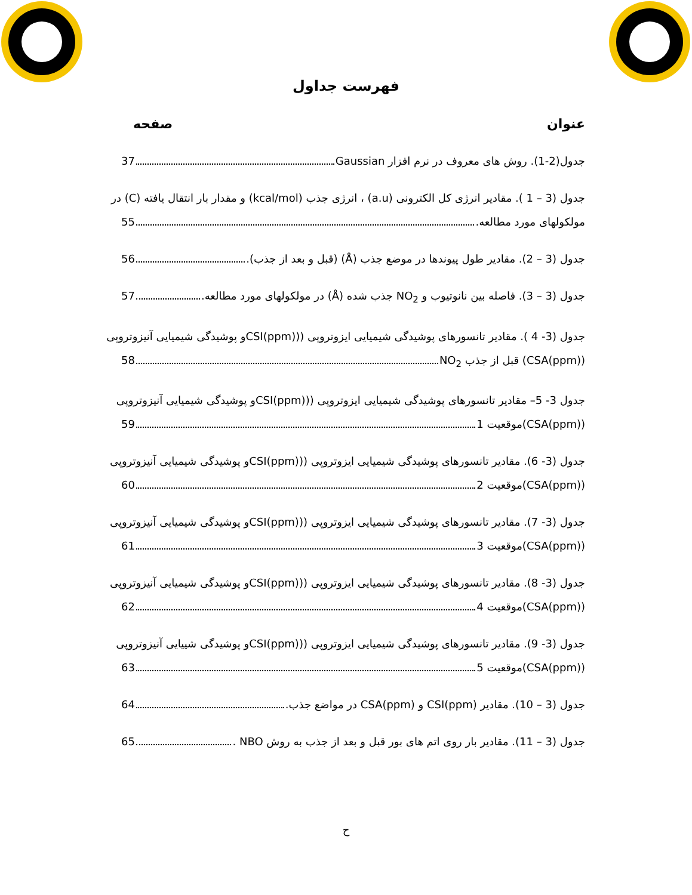فهرست جداول
عنوان صفحه
جدول(2-1). روش های معروف در نرم افزار Gaussian 37
جدول (3 – 1 ). مقادیر انرژی کل الکترونی (a.u) ، انرژی جذب (kcal/mol) و مقدار بار انتقال یافته (C) در
مولکولهای مورد مطالعه. 55
جدول (3 – 2). مقادیر طول پیوندها در موضع جذب (Å) (قبل و بعد از جذب). 56
جدول (3 – 3). فاصله بین نانوتیوب و NO<sub>2</sub> جذب شده (Å) در مولکولهای مورد مطالعه. 57
جدول (3- 4 ). مقادیر تانسورهای پوشیدگی شیمیایی ایزوتروپی ((CSI(ppm)و پوشیدگی شیمیایی آنیزوتروپی
(CSA(ppm)) قبل از جذب NO<sub>2</sub> 58
جدول 3- 5– مقادیر تانسورهای پوشیدگی شیمیایی ایزوتروپی ((CSI(ppm)و پوشیدگی شیمیایی آنیزوتروپی
(CSA(ppm))موقعیت 1 59
جدول (3- 6). مقادیر تانسورهای پوشیدگی شیمیایی ایزوتروپی ((CSI(ppm)و پوشیدگی شیمیایی آنیزوتروپی
(CSA(ppm))موقعیت 2 60
جدول (3- 7). مقادیر تانسورهای پوشیدگی شیمیایی ایزوتروپی ((CSI(ppm)و پوشیدگی شیمیایی آنیزوتروپی
(CSA(ppm))موقعیت 3 61
جدول (3- 8). مقادیر تانسورهای پوشیدگی شیمیایی ایزوتروپی ((CSI(ppm)و پوشیدگی شیمیایی آنیزوتروپی
(CSA(ppm))موقعیت 4 62
جدول (3- 9). مقادیر تانسورهای پوشیدگی شیمیایی ایزوتروپی ((CSI(ppm)و پوشیدگی شییایی آنیزوتروپی
(CSA(ppm))موقعیت 5 63
جدول (3 – 10). مقادیر CSI(ppm) و CSA(ppm) در مواضع جذب. 64
جدول (3 – 11). مقادیر بار روی اتم های بور قبل و بعد از جذب به روش NBO . 65
ح